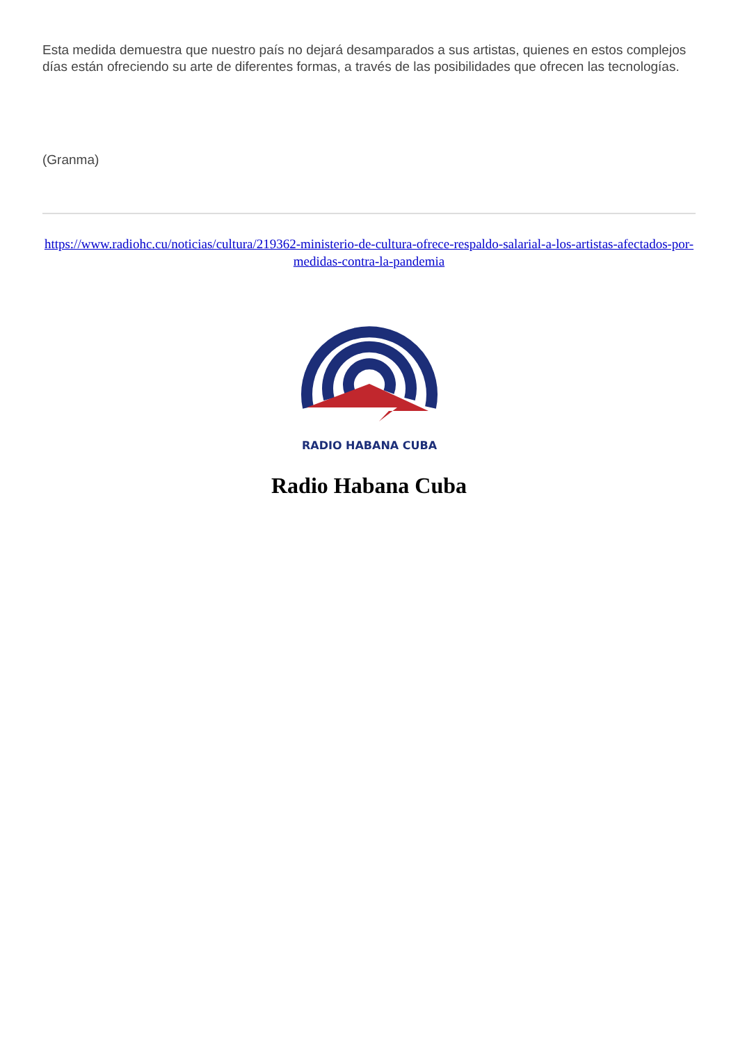Esta medida demuestra que nuestro país no dejará desamparados a sus artistas, quienes en estos complejos días están ofreciendo su arte de diferentes formas, a través de las posibilidades que ofrecen las tecnologías.
(Granma)
https://www.radiohc.cu/noticias/cultura/219362-ministerio-de-cultura-ofrece-respaldo-salarial-a-los-artistas-afectados-por-medidas-contra-la-pandemia
RADIO HABANA CUBA
Radio Habana Cuba